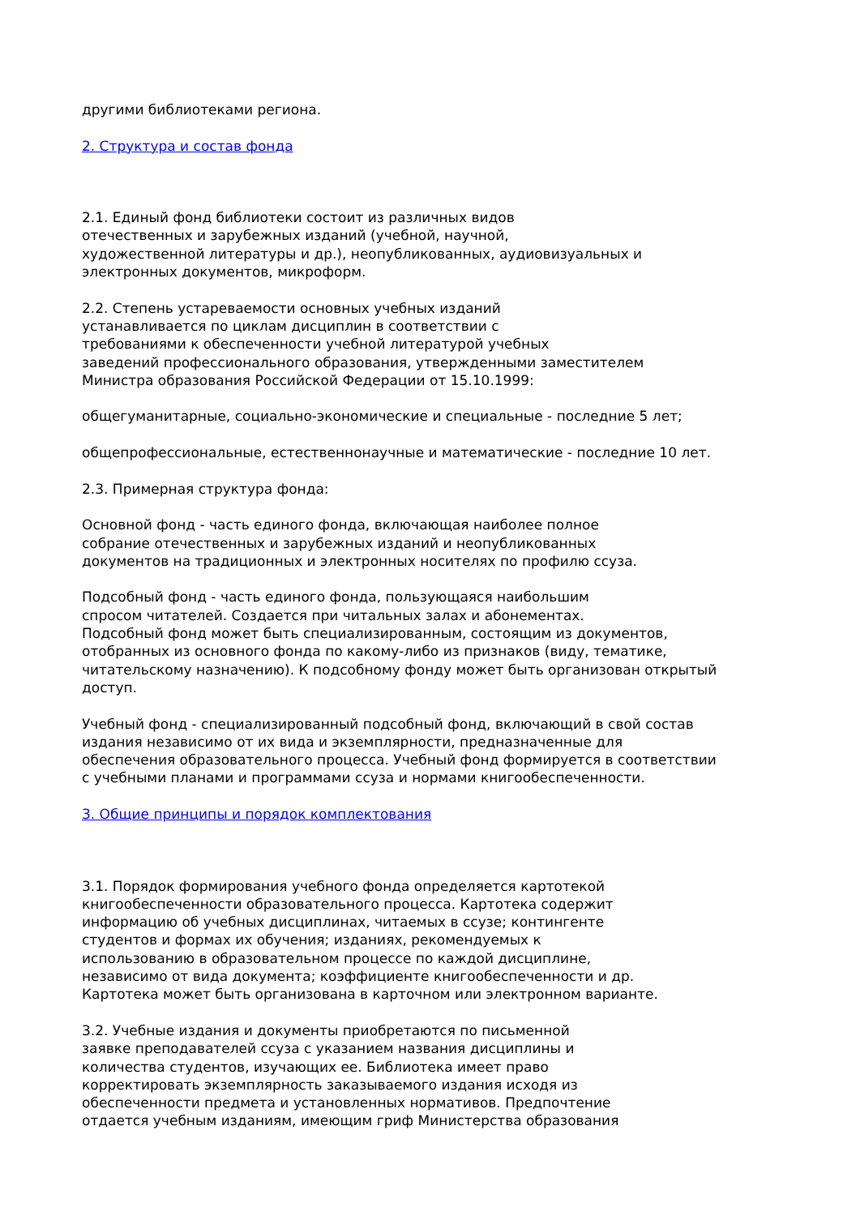другими библиотеками региона.
2. Структура и состав фонда
2.1. Единый фонд библиотеки состоит из различных видов
отечественных и зарубежных изданий (учебной, научной,
художественной литературы и др.), неопубликованных, аудиовизуальных и
электронных документов, микроформ.
2.2. Степень устареваемости основных учебных изданий
устанавливается по циклам дисциплин в соответствии с
требованиями к обеспеченности учебной литературой учебных
заведений профессионального образования, утвержденными заместителем
Министра образования Российской Федерации от 15.10.1999:
общегуманитарные, социально-экономические и специальные - последние 5 лет;
общепрофессиональные, естественнонаучные и математические - последние 10 лет.
2.3. Примерная структура фонда:
Основной фонд - часть единого фонда, включающая наиболее полное
собрание отечественных и зарубежных изданий и неопубликованных
документов на традиционных и электронных носителях по профилю ссуза.
Подсобный фонд - часть единого фонда, пользующаяся наибольшим
спросом читателей. Создается при читальных залах и абонементах.
Подсобный фонд может быть специализированным, состоящим из документов,
отобранных из основного фонда по какому-либо из признаков (виду, тематике,
читательскому назначению). К подсобному фонду может быть организован открытый
доступ.
Учебный фонд - специализированный подсобный фонд, включающий в свой состав
издания независимо от их вида и экземплярности, предназначенные для
обеспечения образовательного процесса. Учебный фонд формируется в соответствии
с учебными планами и программами ссуза и нормами книгообеспеченности.
3. Общие принципы и порядок комплектования
3.1. Порядок формирования учебного фонда определяется картотекой
книгообеспеченности образовательного процесса. Картотека содержит
информацию об учебных дисциплинах, читаемых в ссузе; контингенте
студентов и формах их обучения; изданиях, рекомендуемых к
использованию в образовательном процессе по каждой дисциплине,
независимо от вида документа; коэффициенте книгообеспеченности и др.
Картотека может быть организована в карточном или электронном варианте.
3.2. Учебные издания и документы приобретаются по письменной
заявке преподавателей ссуза с указанием названия дисциплины и
количества студентов, изучающих ее. Библиотека имеет право
корректировать экземплярность заказываемого издания исходя из
обеспеченности предмета и установленных нормативов. Предпочтение
отдается учебным изданиям, имеющим гриф Министерства образования